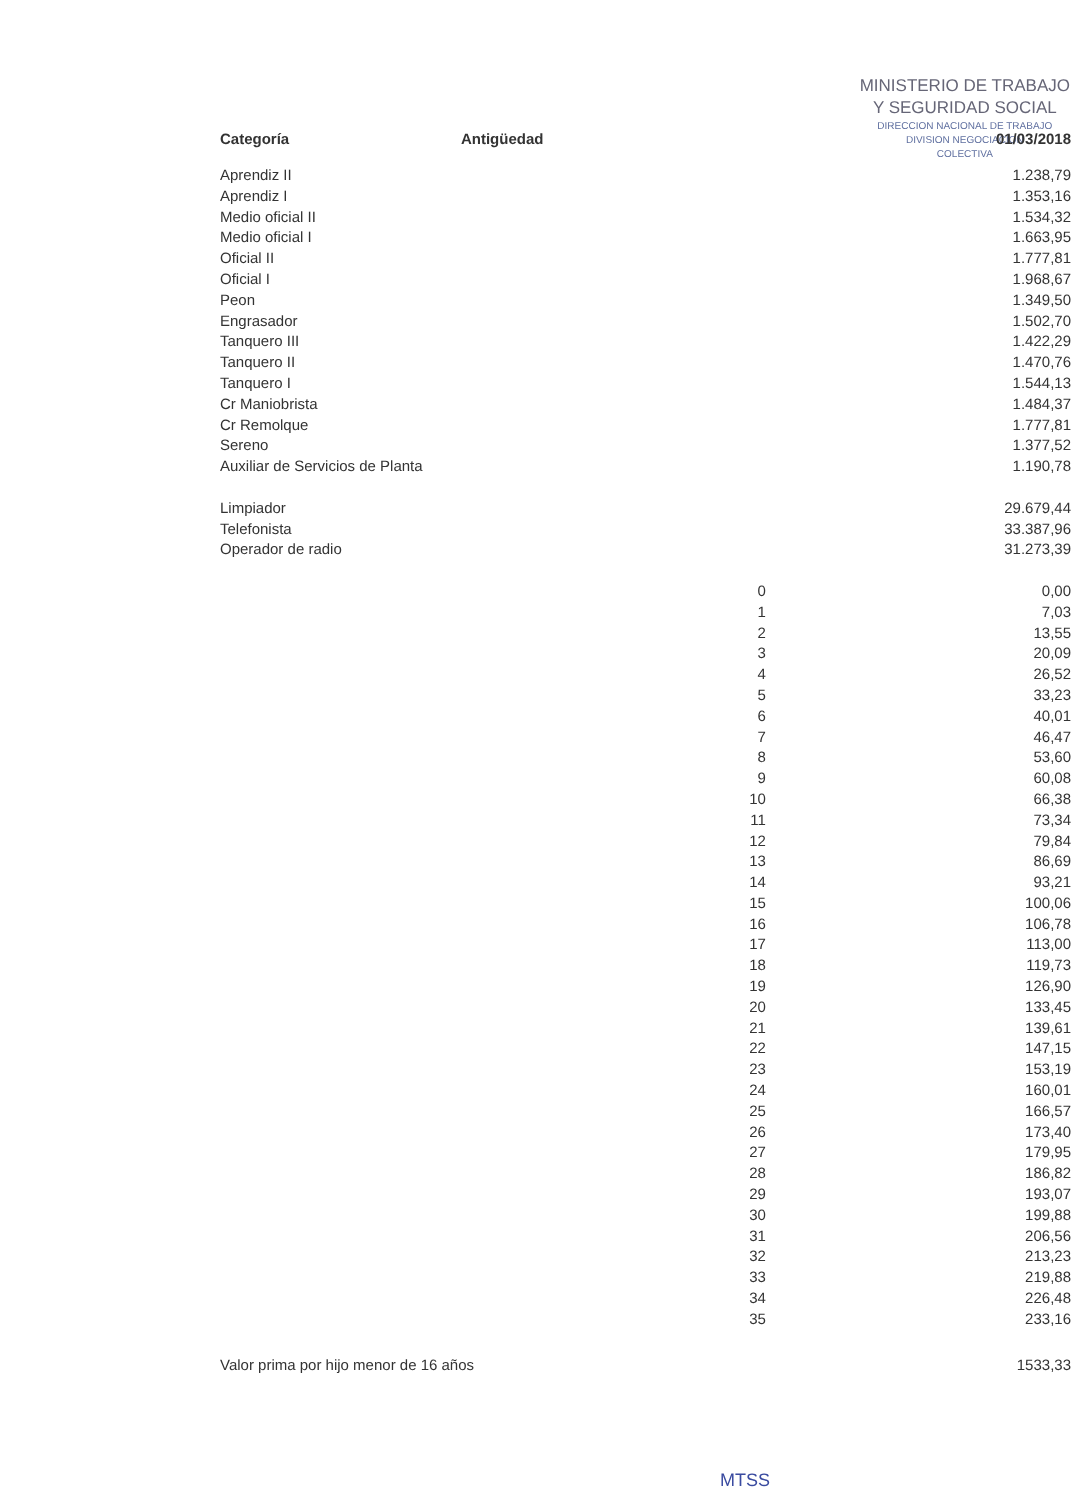MINISTERIO DE TRABAJO
Y SEGURIDAD SOCIAL
DIRECCION NACIONAL DE TRABAJO
DIVISION NEGOCIACION
COLECTIVA
| Categoría | Antigüedad | 01/03/2018 |
| --- | --- | --- |
| Aprendiz II | | 1.238,79 |
| Aprendiz I | | 1.353,16 |
| Medio oficial II | | 1.534,32 |
| Medio oficial I | | 1.663,95 |
| Oficial II | | 1.777,81 |
| Oficial I | | 1.968,67 |
| Peon | | 1.349,50 |
| Engrasador | | 1.502,70 |
| Tanquero III | | 1.422,29 |
| Tanquero II | | 1.470,76 |
| Tanquero I | | 1.544,13 |
| Cr Maniobrista | | 1.484,37 |
| Cr Remolque | | 1.777,81 |
| Sereno | | 1.377,52 |
| Auxiliar de Servicios de Planta | | 1.190,78 |
| Limpiador | | 29.679,44 |
| Telefonista | | 33.387,96 |
| Operador de radio | | 31.273,39 |
| | 0 | 0,00 |
| | 1 | 7,03 |
| | 2 | 13,55 |
| | 3 | 20,09 |
| | 4 | 26,52 |
| | 5 | 33,23 |
| | 6 | 40,01 |
| | 7 | 46,47 |
| | 8 | 53,60 |
| | 9 | 60,08 |
| | 10 | 66,38 |
| | 11 | 73,34 |
| | 12 | 79,84 |
| | 13 | 86,69 |
| | 14 | 93,21 |
| | 15 | 100,06 |
| | 16 | 106,78 |
| | 17 | 113,00 |
| | 18 | 119,73 |
| | 19 | 126,90 |
| | 20 | 133,45 |
| | 21 | 139,61 |
| | 22 | 147,15 |
| | 23 | 153,19 |
| | 24 | 160,01 |
| | 25 | 166,57 |
| | 26 | 173,40 |
| | 27 | 179,95 |
| | 28 | 186,82 |
| | 29 | 193,07 |
| | 30 | 199,88 |
| | 31 | 206,56 |
| | 32 | 213,23 |
| | 33 | 219,88 |
| | 34 | 226,48 |
| | 35 | 233,16 |
| Valor prima por hijo menor de 16 años | | 1533,33 |
MTSS